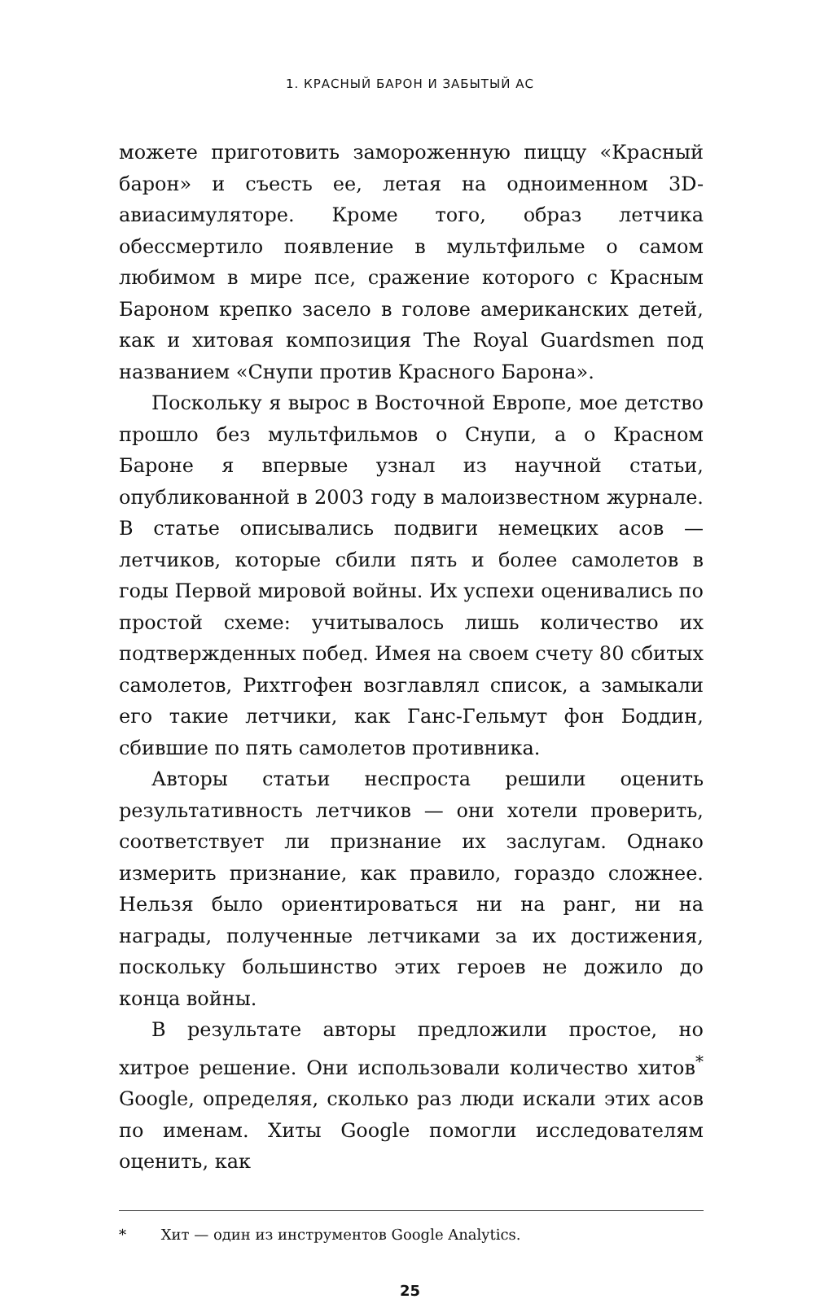1. КРАСНЫЙ БАРОН И ЗАБЫТЫЙ АС
можете приготовить замороженную пиццу «Красный барон» и съесть ее, летая на одноименном 3D-авиасимуляторе. Кроме того, образ летчика обессмертило появление в мультфильме о самом любимом в мире псе, сражение которого с Красным Бароном крепко засело в голове американских детей, как и хитовая композиция The Royal Guardsmen под названием «Снупи против Красного Барона».
Поскольку я вырос в Восточной Европе, мое детство прошло без мультфильмов о Снупи, а о Красном Бароне я впервые узнал из научной статьи, опубликованной в 2003 году в малоизвестном журнале. В статье описывались подвиги немецких асов — летчиков, которые сбили пять и более самолетов в годы Первой мировой войны. Их успехи оценивались по простой схеме: учитывалось лишь количество их подтвержденных побед. Имея на своем счету 80 сбитых самолетов, Рихтгофен возглавлял список, а замыкали его такие летчики, как Ганс-Гельмут фон Боддин, сбившие по пять самолетов противника.
Авторы статьи неспроста решили оценить результативность летчиков — они хотели проверить, соответствует ли признание их заслугам. Однако измерить признание, как правило, гораздо сложнее. Нельзя было ориентироваться ни на ранг, ни на награды, полученные летчиками за их достижения, поскольку большинство этих героев не дожило до конца войны.
В результате авторы предложили простое, но хитрое решение. Они использовали количество хитов<sup>*</sup> Google, определяя, сколько раз люди искали этих асов по именам. Хиты Google помогли исследователям оценить, как
* Хит — один из инструментов Google Analytics.
25